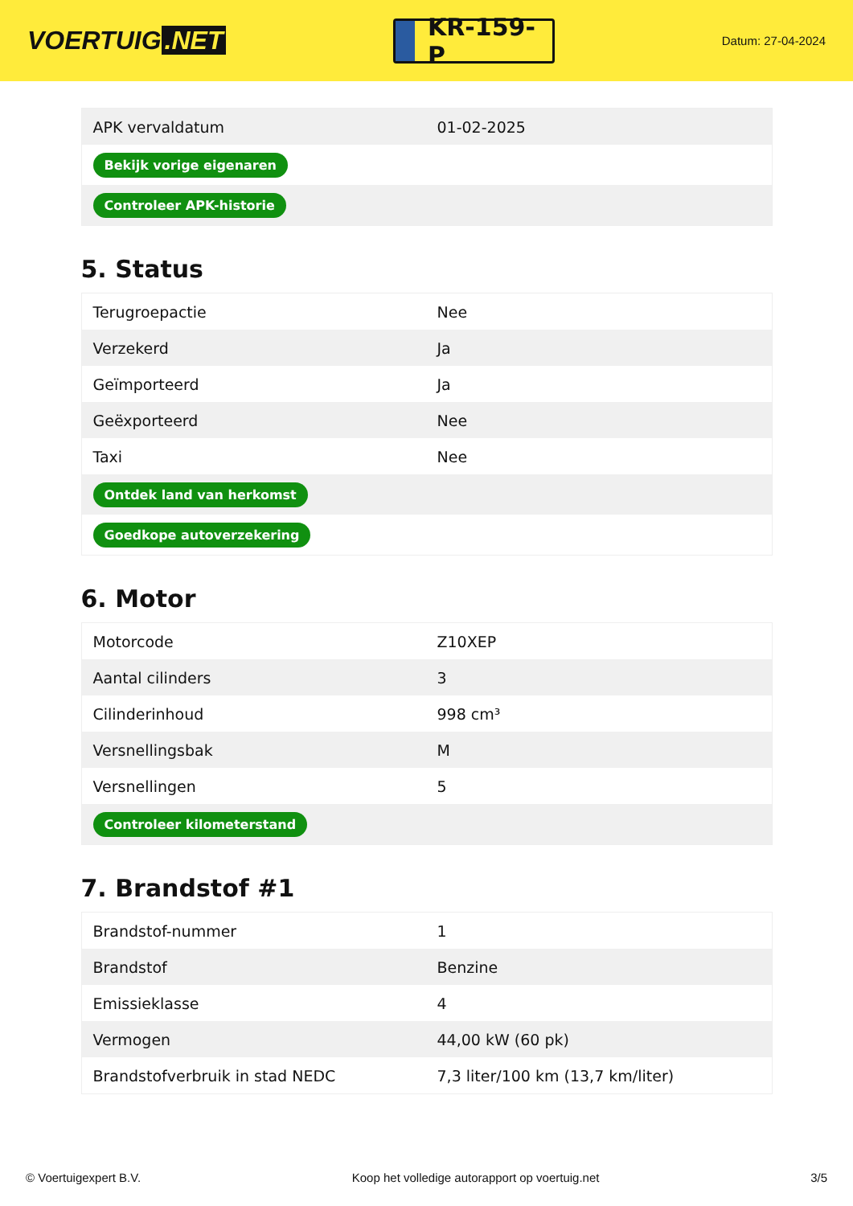VOERTUIG.NET
KR-159-P
Datum: 27-04-2024
| APK vervaldatum | 01-02-2025 |
| Bekijk vorige eigenaren | |
| Controleer APK-historie | |
5. Status
| Terugroepactie | Nee |
| Verzekerd | Ja |
| Geïmporteerd | Ja |
| Geëxporteerd | Nee |
| Taxi | Nee |
| Ontdek land van herkomst | |
| Goedkope autoverzekering | |
6. Motor
| Motorcode | Z10XEP |
| Aantal cilinders | 3 |
| Cilinderinhoud | 998 cm³ |
| Versnellingsbak | M |
| Versnellingen | 5 |
| Controleer kilometerstand | |
7. Brandstof #1
| Brandstof-nummer | 1 |
| Brandstof | Benzine |
| Emissieklasse | 4 |
| Vermogen | 44,00 kW (60 pk) |
| Brandstofverbruik in stad NEDC | 7,3 liter/100 km (13,7 km/liter) |
© Voertuigexpert B.V. Koop het volledige autorapport op voertuig.net 3/5